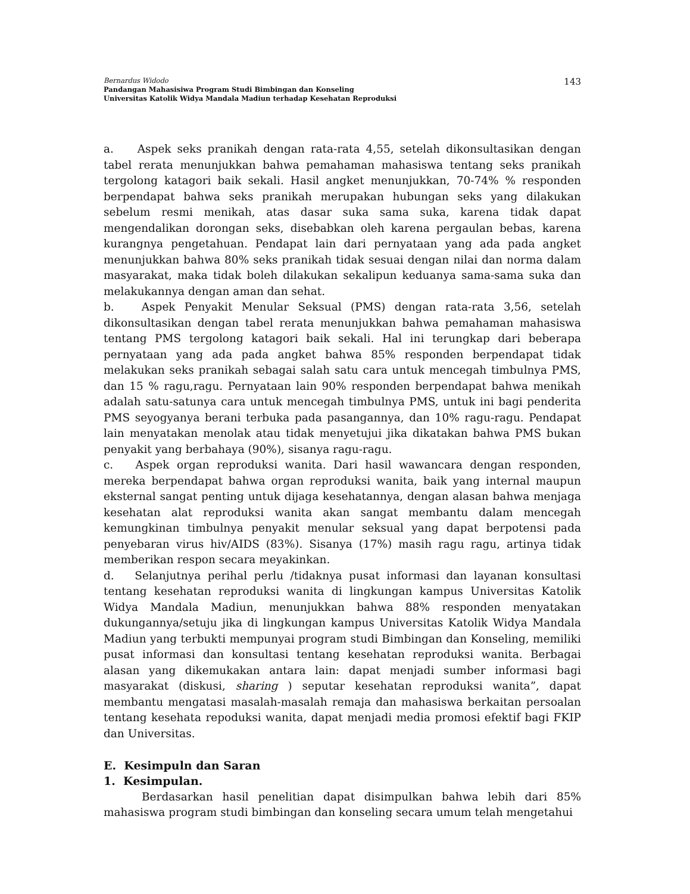Bernardus Widodo
Pandangan Mahasisiwa Program Studi Bimbingan dan Konseling
Universitas Katolik Widya Mandala Madiun terhadap Kesehatan Reproduksi
143
a. Aspek seks pranikah dengan rata-rata 4,55, setelah dikonsultasikan dengan tabel rerata menunjukkan bahwa pemahaman mahasiswa tentang seks pranikah tergolong katagori baik sekali. Hasil angket menunjukkan, 70-74% % responden berpendapat bahwa seks pranikah merupakan hubungan seks yang dilakukan sebelum resmi menikah, atas dasar suka sama suka, karena tidak dapat mengendalikan dorongan seks, disebabkan oleh karena pergaulan bebas, karena kurangnya pengetahuan. Pendapat lain dari pernyataan yang ada pada angket menunjukkan bahwa 80% seks pranikah tidak sesuai dengan nilai dan norma dalam masyarakat, maka tidak boleh dilakukan sekalipun keduanya sama-sama suka dan melakukannya dengan aman dan sehat.
b. Aspek Penyakit Menular Seksual (PMS) dengan rata-rata 3,56, setelah dikonsultasikan dengan tabel rerata menunjukkan bahwa pemahaman mahasiswa tentang PMS tergolong katagori baik sekali. Hal ini terungkap dari beberapa pernyataan yang ada pada angket bahwa 85% responden berpendapat tidak melakukan seks pranikah sebagai salah satu cara untuk mencegah timbulnya PMS, dan 15 % ragu,ragu. Pernyataan lain 90% responden berpendapat bahwa menikah adalah satu-satunya cara untuk mencegah timbulnya PMS, untuk ini bagi penderita PMS seyogyanya berani terbuka pada pasangannya, dan 10% ragu-ragu. Pendapat lain menyatakan menolak atau tidak menyetujui jika dikatakan bahwa PMS bukan penyakit yang berbahaya (90%), sisanya ragu-ragu.
c. Aspek organ reproduksi wanita. Dari hasil wawancara dengan responden, mereka berpendapat bahwa organ reproduksi wanita, baik yang internal maupun eksternal sangat penting untuk dijaga kesehatannya, dengan alasan bahwa menjaga kesehatan alat reproduksi wanita akan sangat membantu dalam mencegah kemungkinan timbulnya penyakit menular seksual yang dapat berpotensi pada penyebaran virus hiv/AIDS (83%). Sisanya (17%) masih ragu ragu, artinya tidak memberikan respon secara meyakinkan.
d. Selanjutnya perihal perlu /tidaknya pusat informasi dan layanan konsultasi tentang kesehatan reproduksi wanita di lingkungan kampus Universitas Katolik Widya Mandala Madiun, menunjukkan bahwa 88% responden menyatakan dukungannya/setuju jika di lingkungan kampus Universitas Katolik Widya Mandala Madiun yang terbukti mempunyai program studi Bimbingan dan Konseling, memiliki pusat informasi dan konsultasi tentang kesehatan reproduksi wanita. Berbagai alasan yang dikemukakan antara lain: dapat menjadi sumber informasi bagi masyarakat (diskusi, sharing ) seputar kesehatan reproduksi wanita”, dapat membantu mengatasi masalah-masalah remaja dan mahasiswa berkaitan persoalan tentang kesehata repoduksi wanita, dapat menjadi media promosi efektif bagi FKIP dan Universitas.
E. Kesimpuln dan Saran
1. Kesimpulan.
Berdasarkan hasil penelitian dapat disimpulkan bahwa lebih dari 85% mahasiswa program studi bimbingan dan konseling secara umum telah mengetahui